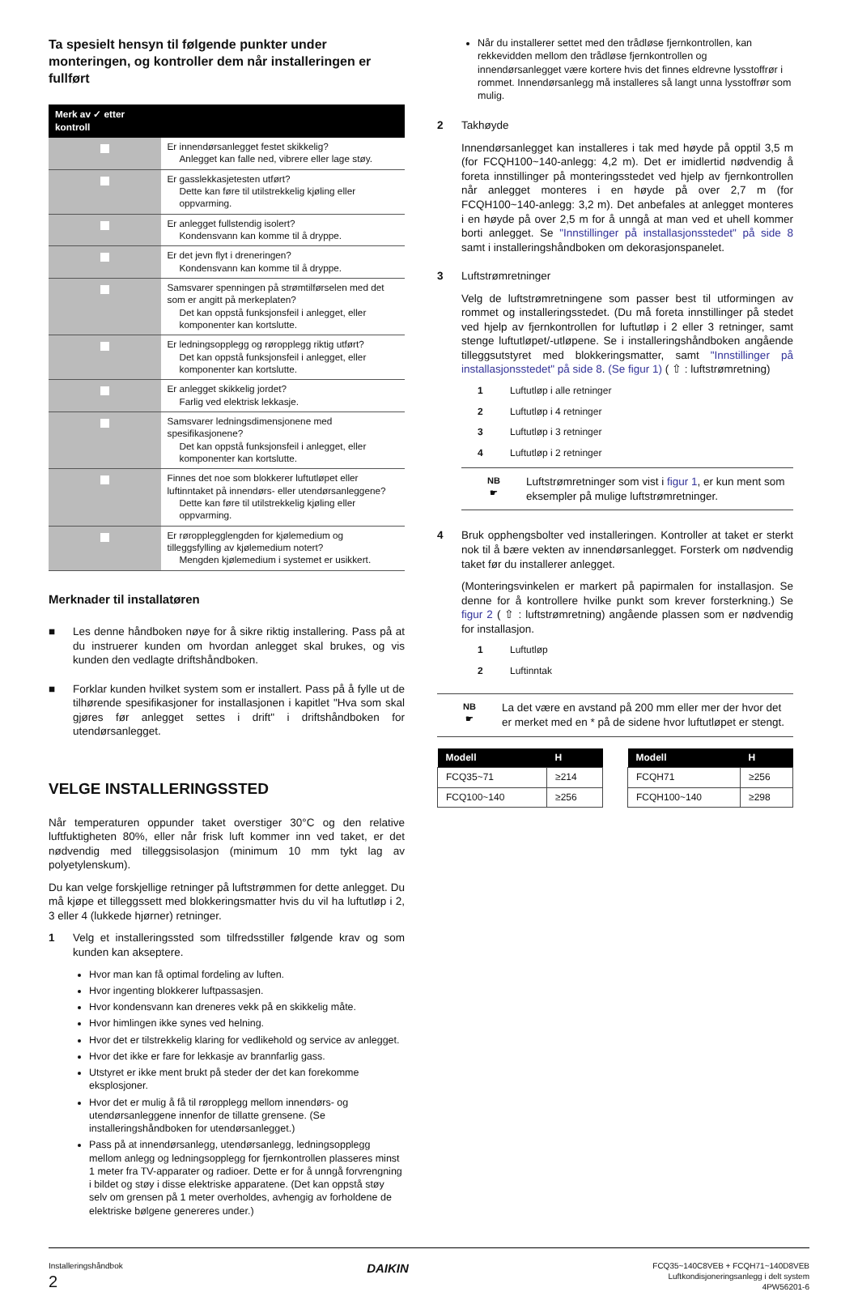Ta spesielt hensyn til følgende punkter under monteringen, og kontroller dem når installeringen er fullført
| Merk av ✓ etter kontroll | |
| --- | --- |
| | Er innendørsanlegget festet skikkelig? Anlegget kan falle ned, vibrere eller lage støy. |
| | Er gasslekkasjetesten utført? Dette kan føre til utilstrekkelig kjøling eller oppvarming. |
| | Er anlegget fullstendig isolert? Kondensvann kan komme til å dryppe. |
| | Er det jevn flyt i dreneringen? Kondensvann kan komme til å dryppe. |
| | Samsvarer spenningen på strømtilførselen med det som er angitt på merkeplaten? Det kan oppstå funksjonsfeil i anlegget, eller komponenter kan kortslutte. |
| | Er ledningsopplegg og røropplegg riktig utført? Det kan oppstå funksjonsfeil i anlegget, eller komponenter kan kortslutte. |
| | Er anlegget skikkelig jordet? Farlig ved elektrisk lekkasje. |
| | Samsvarer ledningsdimensjonene med spesifikasjonene? Det kan oppstå funksjonsfeil i anlegget, eller komponenter kan kortslutte. |
| | Finnes det noe som blokkerer luftutløpet eller luftinntaket på innendørs- eller utendørsanleggene? Dette kan føre til utilstrekkelig kjøling eller oppvarming. |
| | Er røropplegglengden for kjølemedium og tilleggsfylling av kjølemedium notert? Mengden kjølemedium i systemet er usikkert. |
Merknader til installatøren
■ Les denne håndboken nøye for å sikre riktig installering. Pass på at du instruerer kunden om hvordan anlegget skal brukes, og vis kunden den vedlagte driftshåndboken.
■ Forklar kunden hvilket system som er installert. Pass på å fylle ut de tilhørende spesifikasjoner for installasjonen i kapitlet "Hva som skal gjøres før anlegget settes i drift" i driftshåndboken for utendørsanlegget.
VELGE INSTALLERINGSSTED
Når temperaturen oppunder taket overstiger 30°C og den relative luftfuktigheten 80%, eller når frisk luft kommer inn ved taket, er det nødvendig med tilleggsisolasjon (minimum 10 mm tykt lag av polyetylenskum).
Du kan velge forskjellige retninger på luftstrømmen for dette anlegget. Du må kjøpe et tilleggssett med blokkeringsmatter hvis du vil ha luftutløp i 2, 3 eller 4 (lukkede hjørner) retninger.
1 Velg et installeringssted som tilfredsstiller følgende krav og som kunden kan akseptere.
Hvor man kan få optimal fordeling av luften.
Hvor ingenting blokkerer luftpassasjen.
Hvor kondensvann kan dreneres vekk på en skikkelig måte.
Hvor himlingen ikke synes ved helning.
Hvor det er tilstrekkelig klaring for vedlikehold og service av anlegget.
Hvor det ikke er fare for lekkasje av brannfarlig gass.
Utstyret er ikke ment brukt på steder der det kan forekomme eksplosjoner.
Hvor det er mulig å få til røropplegg mellom innendørs- og utendørsanleggene innenfor de tillatte grensene. (Se installeringshåndboken for utendørsanlegget.)
Pass på at innendørsanlegg, utendørsanlegg, ledningsopplegg mellom anlegg og ledningsopplegg for fjernkontrollen plasseres minst 1 meter fra TV-apparater og radioer. Dette er for å unngå forvrengning i bildet og støy i disse elektriske apparatene. (Det kan oppstå støy selv om grensen på 1 meter overholdes, avhengig av forholdene de elektriske bølgene genereres under.)
Når du installerer settet med den trådløse fjernkontrollen, kan rekkevidden mellom den trådløse fjernkontrollen og innendørsanlegget være kortere hvis det finnes eldrevne lysstoffrør i rommet. Innendørsanlegg må installeres så langt unna lysstoffrør som mulig.
2 Takhøyde
Innendørsanlegget kan installeres i tak med høyde på opptil 3,5 m (for FCQH100~140-anlegg: 4,2 m). Det er imidlertid nødvendig å foreta innstillinger på monteringsstedet ved hjelp av fjernkontrollen når anlegget monteres i en høyde på over 2,7 m (for FCQH100~140-anlegg: 3,2 m). Det anbefales at anlegget monteres i en høyde på over 2,5 m for å unngå at man ved et uhell kommer borti anlegget. Se "Innstillinger på installasjonsstedet" på side 8 samt i installeringshåndboken om dekorasjonspanelet.
3 Luftstrømretninger
Velg de luftstrømretningene som passer best til utformingen av rommet og installeringsstedet. (Du må foreta innstillinger på stedet ved hjelp av fjernkontrollen for luftutløp i 2 eller 3 retninger, samt stenge luftutløpet/-utløpene. Se i installeringshåndboken angående tilleggsutstyret med blokkeringsmatter, samt "Innstillinger på installasjonsstedet" på side 8. (Se figur 1) ( ⇧ : luftstrømretning)
1 Luftutløp i alle retninger
2 Luftutløp i 4 retninger
3 Luftutløp i 3 retninger
4 Luftutløp i 2 retninger
NB
☛
Luftstrømretninger som vist i figur 1, er kun ment som eksempler på mulige luftstrømretninger.
4 Bruk opphengsbolter ved installeringen. Kontroller at taket er sterkt nok til å bære vekten av innendørsanlegget. Forsterk om nødvendig taket før du installerer anlegget.
(Monteringsvinkelen er markert på papirmalen for installasjon. Se denne for å kontrollere hvilke punkt som krever forsterkning.) Se figur 2 ( ⇧ : luftstrømretning) angående plassen som er nødvendig for installasjon.
1 Luftutløp
2 Luftinntak
NB
☛
La det være en avstand på 200 mm eller mer der hvor det er merket med en * på de sidene hvor luftutløpet er stengt.
| Modell | H |
| --- | --- |
| FCQ35~71 | ≥214 |
| FCQ100~140 | ≥256 |
| Modell | H |
| --- | --- |
| FCQH71 | ≥256 |
| FCQH100~140 | ≥298 |
Installeringshåndbok
2
DAIKIN
FCQ35~140C8VEB + FCQH71~140D8VEB
Luftkondisjoneringsanlegg i delt system
4PW56201-6